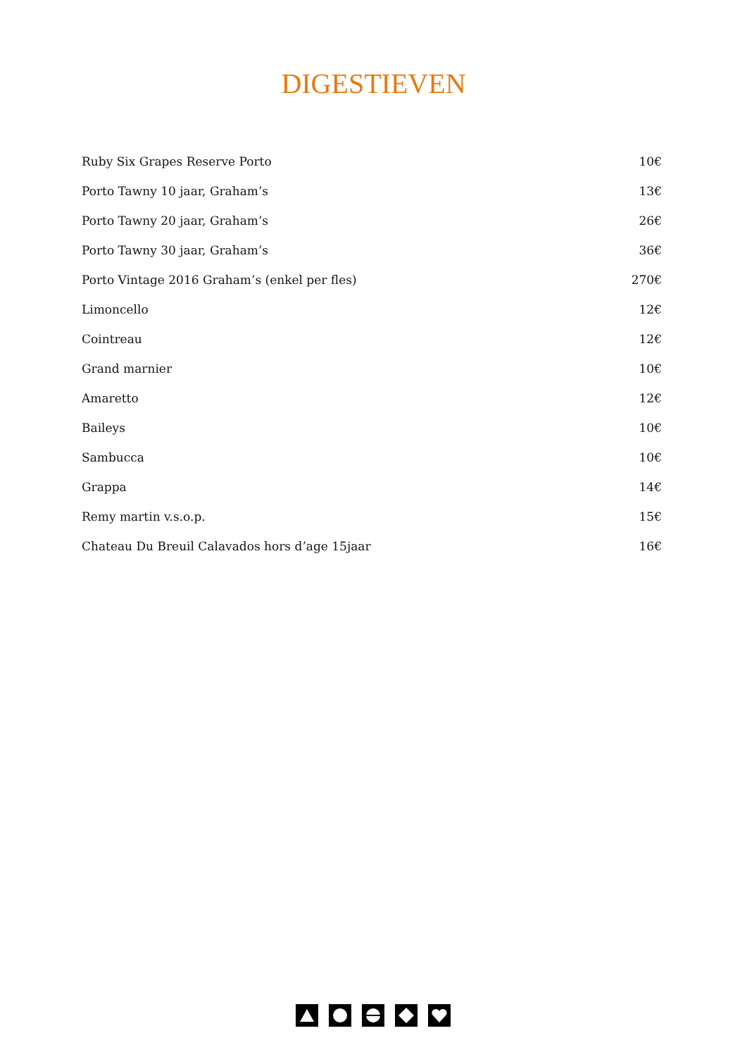DIGESTIEVEN
| Ruby Six Grapes Reserve Porto | 10€ |
| Porto Tawny 10 jaar, Graham’s | 13€ |
| Porto Tawny 20 jaar, Graham’s | 26€ |
| Porto Tawny 30 jaar, Graham’s | 36€ |
| Porto Vintage 2016 Graham’s (enkel per fles) | 270€ |
| Limoncello | 12€ |
| Cointreau | 12€ |
| Grand marnier | 10€ |
| Amaretto | 12€ |
| Baileys | 10€ |
| Sambucca | 10€ |
| Grappa | 14€ |
| Remy martin v.s.o.p. | 15€ |
| Chateau Du Breuil Calavados hors d’age 15jaar | 16€ |